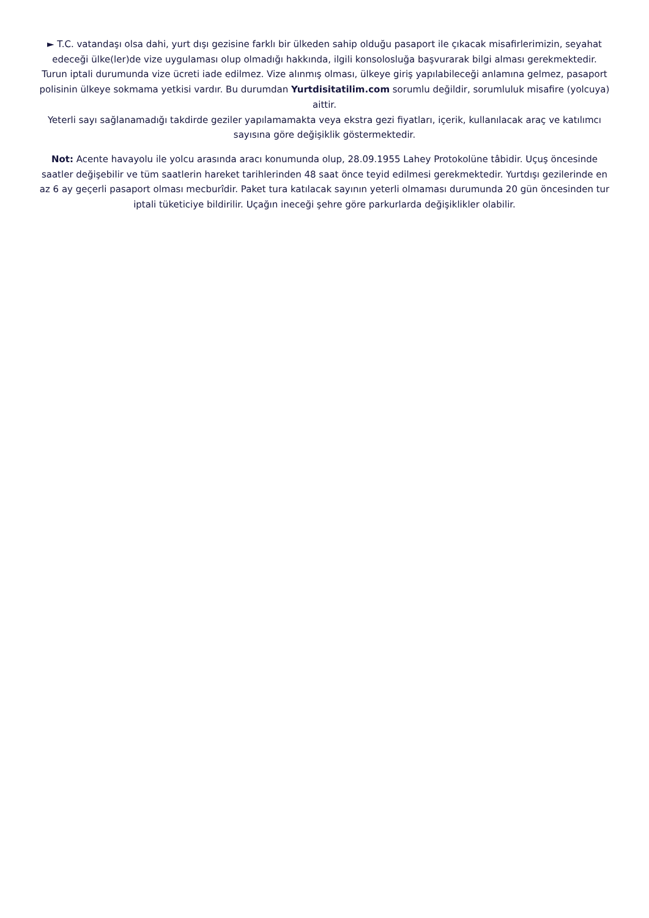► T.C. vatandaşı olsa dahi, yurt dışı gezisine farklı bir ülkeden sahip olduğu pasaport ile çıkacak misafirlerimizin, seyahat edeceği ülke(ler)de vize uygulaması olup olmadığı hakkında, ilgili konsolosluğa başvurarak bilgi alması gerekmektedir.
Turun iptali durumunda vize ücreti iade edilmez. Vize alınmış olması, ülkeye giriş yapılabileceği anlamına gelmez, pasaport polisinin ülkeye sokmama yetkisi vardır. Bu durumdan Yurtdisitatilim.com sorumlu değildir, sorumluluk misafire (yolcuya) aittir.
Yeterli sayı sağlanamadığı takdirde geziler yapılamamakta veya ekstra gezi fiyatları, içerik, kullanılacak araç ve katılımcı sayısına göre değişiklik göstermektedir.
Not: Acente havayolu ile yolcu arasında aracı konumunda olup, 28.09.1955 Lahey Protokolüne tâbidir. Uçuş öncesinde saatler değişebilir ve tüm saatlerin hareket tarihlerinden 48 saat önce teyid edilmesi gerekmektedir. Yurtdışı gezilerinde en az 6 ay geçerli pasaport olması mecburîdir. Paket tura katılacak sayının yeterli olmaması durumunda 20 gün öncesinden tur iptali tüketiciye bildirilir. Uçağın ineceği şehre göre parkurlarda değişiklikler olabilir.